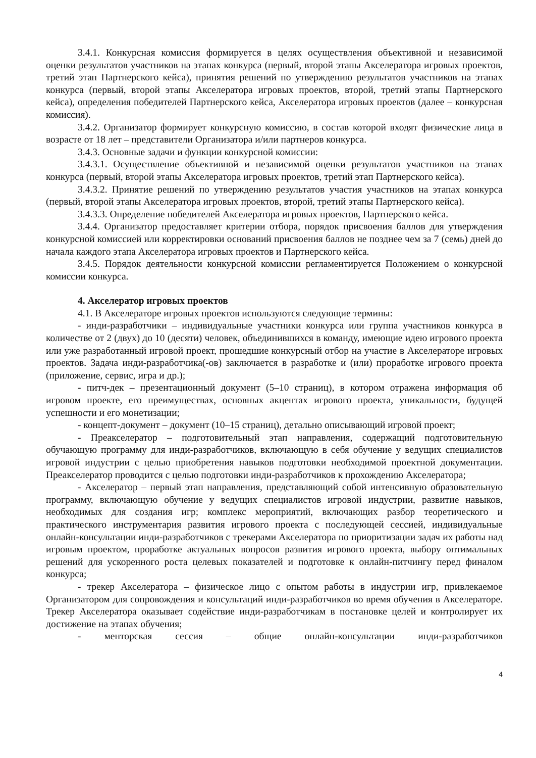3.4.1. Конкурсная комиссия формируется в целях осуществления объективной и независимой оценки результатов участников на этапах конкурса (первый, второй этапы Акселератора игровых проектов, третий этап Партнерского кейса), принятия решений по утверждению результатов участников на этапах конкурса (первый, второй этапы Акселератора игровых проектов, второй, третий этапы Партнерского кейса), определения победителей Партнерского кейса, Акселератора игровых проектов (далее – конкурсная комиссия).
3.4.2. Организатор формирует конкурсную комиссию, в состав которой входят физические лица в возрасте от 18 лет – представители Организатора и/или партнеров конкурса.
3.4.3. Основные задачи и функции конкурсной комиссии:
3.4.3.1. Осуществление объективной и независимой оценки результатов участников на этапах конкурса (первый, второй этапы Акселератора игровых проектов, третий этап Партнерского кейса).
3.4.3.2. Принятие решений по утверждению результатов участия участников на этапах конкурса (первый, второй этапы Акселератора игровых проектов, второй, третий этапы Партнерского кейса).
3.4.3.3. Определение победителей Акселератора игровых проектов, Партнерского кейса.
3.4.4. Организатор предоставляет критерии отбора, порядок присвоения баллов для утверждения конкурсной комиссией или корректировки оснований присвоения баллов не позднее чем за 7 (семь) дней до начала каждого этапа Акселератора игровых проектов и Партнерского кейса.
3.4.5. Порядок деятельности конкурсной комиссии регламентируется Положением о конкурсной комиссии конкурса.
4. Акселератор игровых проектов
4.1. В Акселераторе игровых проектов используются следующие термины:
- инди-разработчики – индивидуальные участники конкурса или группа участников конкурса в количестве от 2 (двух) до 10 (десяти) человек, объединившихся в команду, имеющие идею игрового проекта или уже разработанный игровой проект, прошедшие конкурсный отбор на участие в Акселераторе игровых проектов. Задача инди-разработчика(-ов) заключается в разработке и (или) проработке игрового проекта (приложение, сервис, игра и др.);
- питч-дек – презентационный документ (5–10 страниц), в котором отражена информация об игровом проекте, его преимуществах, основных акцентах игрового проекта, уникальности, будущей успешности и его монетизации;
- концепт-документ – документ (10–15 страниц), детально описывающий игровой проект;
- Преакселератор – подготовительный этап направления, содержащий подготовительную обучающую программу для инди-разработчиков, включающую в себя обучение у ведущих специалистов игровой индустрии с целью приобретения навыков подготовки необходимой проектной документации. Преакселератор проводится с целью подготовки инди-разработчиков к прохождению Акселератора;
- Акселератор – первый этап направления, представляющий собой интенсивную образовательную программу, включающую обучение у ведущих специалистов игровой индустрии, развитие навыков, необходимых для создания игр; комплекс мероприятий, включающих разбор теоретического и практического инструментария развития игрового проекта с последующей сессией, индивидуальные онлайн-консультации инди-разработчиков с трекерами Акселератора по приоритизации задач их работы над игровым проектом, проработке актуальных вопросов развития игрового проекта, выбору оптимальных решений для ускоренного роста целевых показателей и подготовке к онлайн-питчингу перед финалом конкурса;
- трекер Акселератора – физическое лицо с опытом работы в индустрии игр, привлекаемое Организатором для сопровождения и консультаций инди-разработчиков во время обучения в Акселераторе. Трекер Акселератора оказывает содействие инди-разработчикам в постановке целей и контролирует их достижение на этапах обучения;
- менторская сессия – общие онлайн-консультации инди-разработчиков
4